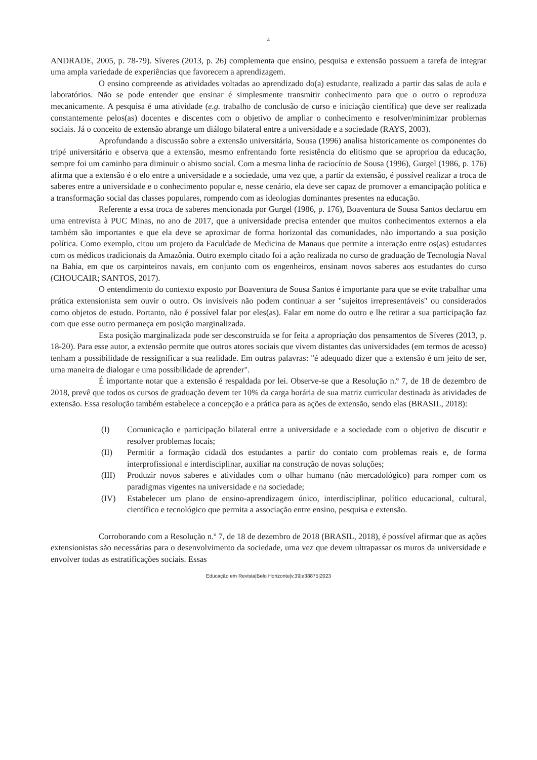4
ANDRADE, 2005, p. 78-79). Síveres (2013, p. 26) complementa que ensino, pesquisa e extensão possuem a tarefa de integrar uma ampla variedade de experiências que favorecem a aprendizagem.
O ensino compreende as atividades voltadas ao aprendizado do(a) estudante, realizado a partir das salas de aula e laboratórios. Não se pode entender que ensinar é simplesmente transmitir conhecimento para que o outro o reproduza mecanicamente. A pesquisa é uma atividade (e.g. trabalho de conclusão de curso e iniciação científica) que deve ser realizada constantemente pelos(as) docentes e discentes com o objetivo de ampliar o conhecimento e resolver/minimizar problemas sociais. Já o conceito de extensão abrange um diálogo bilateral entre a universidade e a sociedade (RAYS, 2003).
Aprofundando a discussão sobre a extensão universitária, Sousa (1996) analisa historicamente os componentes do tripé universitário e observa que a extensão, mesmo enfrentando forte resistência do elitismo que se apropriou da educação, sempre foi um caminho para diminuir o abismo social. Com a mesma linha de raciocínio de Sousa (1996), Gurgel (1986, p. 176) afirma que a extensão é o elo entre a universidade e a sociedade, uma vez que, a partir da extensão, é possível realizar a troca de saberes entre a universidade e o conhecimento popular e, nesse cenário, ela deve ser capaz de promover a emancipação política e a transformação social das classes populares, rompendo com as ideologias dominantes presentes na educação.
Referente a essa troca de saberes mencionada por Gurgel (1986, p. 176), Boaventura de Sousa Santos declarou em uma entrevista à PUC Minas, no ano de 2017, que a universidade precisa entender que muitos conhecimentos externos a ela também são importantes e que ela deve se aproximar de forma horizontal das comunidades, não importando a sua posição política. Como exemplo, citou um projeto da Faculdade de Medicina de Manaus que permite a interação entre os(as) estudantes com os médicos tradicionais da Amazônia. Outro exemplo citado foi a ação realizada no curso de graduação de Tecnologia Naval na Bahia, em que os carpinteiros navais, em conjunto com os engenheiros, ensinam novos saberes aos estudantes do curso (CHOUCAIR; SANTOS, 2017).
O entendimento do contexto exposto por Boaventura de Sousa Santos é importante para que se evite trabalhar uma prática extensionista sem ouvir o outro. Os invisíveis não podem continuar a ser "sujeitos irrepresentáveis" ou considerados como objetos de estudo. Portanto, não é possível falar por eles(as). Falar em nome do outro e lhe retirar a sua participação faz com que esse outro permaneça em posição marginalizada.
Esta posição marginalizada pode ser desconstruída se for feita a apropriação dos pensamentos de Síveres (2013, p. 18-20). Para esse autor, a extensão permite que outros atores sociais que vivem distantes das universidades (em termos de acesso) tenham a possibilidade de ressignificar a sua realidade. Em outras palavras: "é adequado dizer que a extensão é um jeito de ser, uma maneira de dialogar e uma possibilidade de aprender".
É importante notar que a extensão é respaldada por lei. Observe-se que a Resolução n.º 7, de 18 de dezembro de 2018, prevê que todos os cursos de graduação devem ter 10% da carga horária de sua matriz curricular destinada às atividades de extensão. Essa resolução também estabelece a concepção e a prática para as ações de extensão, sendo elas (BRASIL, 2018):
(I) Comunicação e participação bilateral entre a universidade e a sociedade com o objetivo de discutir e resolver problemas locais;
(II) Permitir a formação cidadã dos estudantes a partir do contato com problemas reais e, de forma interprofissional e interdisciplinar, auxiliar na construção de novas soluções;
(III) Produzir novos saberes e atividades com o olhar humano (não mercadológico) para romper com os paradigmas vigentes na universidade e na sociedade;
(IV) Estabelecer um plano de ensino-aprendizagem único, interdisciplinar, político educacional, cultural, científico e tecnológico que permita a associação entre ensino, pesquisa e extensão.
Corroborando com a Resolução n.º 7, de 18 de dezembro de 2018 (BRASIL, 2018), é possível afirmar que as ações extensionistas são necessárias para o desenvolvimento da sociedade, uma vez que devem ultrapassar os muros da universidade e envolver todas as estratificações sociais. Essas
Educação em Revista|Belo Horizonte|v.39|e38875|2023